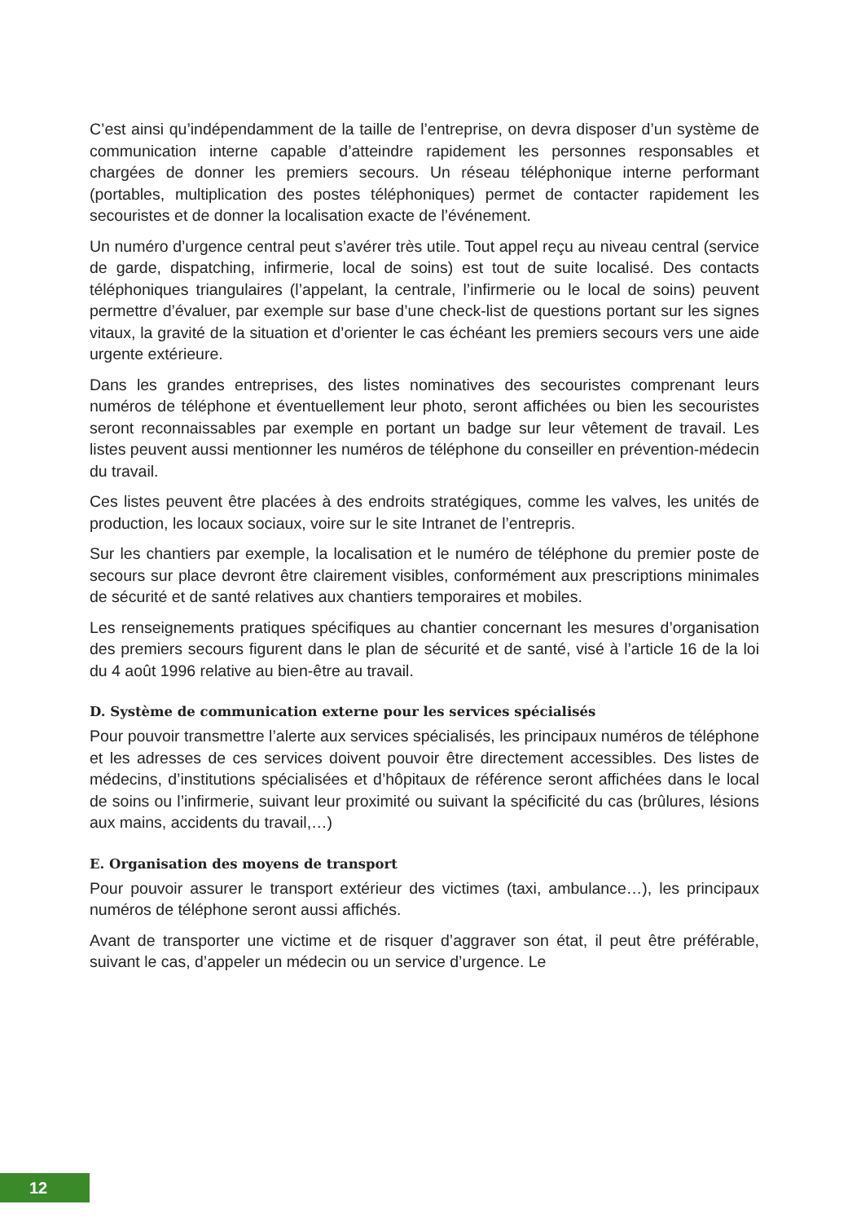C’est ainsi qu’indépendamment de la taille de l’entreprise, on devra disposer d’un système de communication interne capable d’atteindre rapidement les personnes responsables et chargées de donner les premiers secours. Un réseau téléphonique interne performant (portables, multiplication des postes téléphoniques) permet de contacter rapidement les secouristes et de donner la localisation exacte de l’événement.
Un numéro d’urgence central peut s’avérer très utile. Tout appel reçu au niveau central (service de garde, dispatching, infirmerie, local de soins) est tout de suite localisé. Des contacts téléphoniques triangulaires (l’appelant, la centrale, l’infirmerie ou le local de soins) peuvent permettre d’évaluer, par exemple sur base d’une check-list de questions portant sur les signes vitaux, la gravité de la situation et d’orienter le cas échéant les premiers secours vers une aide urgente extérieure.
Dans les grandes entreprises, des listes nominatives des secouristes comprenant leurs numéros de téléphone et éventuellement leur photo, seront affichées ou bien les secouristes seront reconnaissables par exemple en portant un badge sur leur vêtement de travail. Les listes peuvent aussi mentionner les numéros de téléphone du conseiller en prévention-médecin du travail.
Ces listes peuvent être placées à des endroits stratégiques, comme les valves, les unités de production, les locaux sociaux, voire sur le site Intranet de l’entrepris.
Sur les chantiers par exemple, la localisation et le numéro de téléphone du premier poste de secours sur place devront être clairement visibles, conformément aux prescriptions minimales de sécurité et de santé relatives aux chantiers temporaires et mobiles.
Les renseignements pratiques spécifiques au chantier concernant les mesures d’organisation des premiers secours figurent dans le plan de sécurité et de santé, visé à l’article 16 de la loi du 4 août 1996 relative au bien-être au travail.
D. Système de communication externe pour les services spécialisés
Pour pouvoir transmettre l’alerte aux services spécialisés, les principaux numéros de téléphone et les adresses de ces services doivent pouvoir être directement accessibles. Des listes de médecins, d’institutions spécialisées et d’hôpitaux de référence seront affichées dans le local de soins ou l’infirmerie, suivant leur proximité ou suivant la spécificité du cas (brûlures, lésions aux mains, accidents du travail,…)
E. Organisation des moyens de transport
Pour pouvoir assurer le transport extérieur des victimes (taxi, ambulance…), les principaux numéros de téléphone seront aussi affichés.
Avant de transporter une victime et de risquer d’aggraver son état, il peut être préférable, suivant le cas, d’appeler un médecin ou un service d’urgence. Le
12